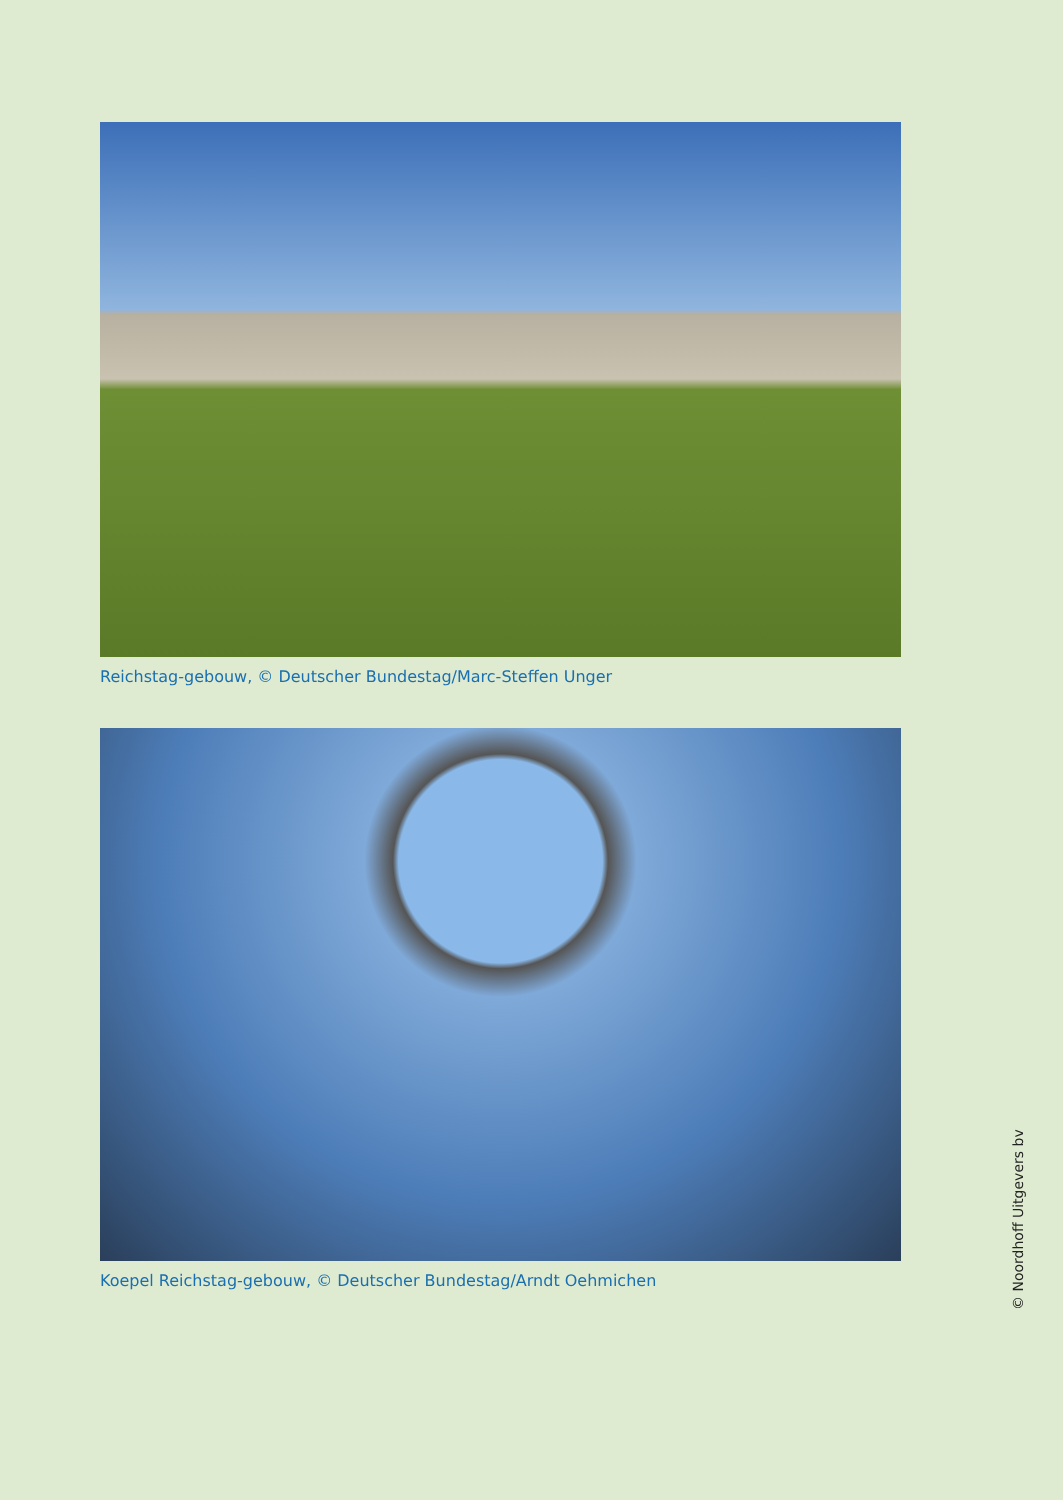Reichstag-gebouw, © Deutscher Bundestag/Marc-Steffen Unger
Koepel Reichstag-gebouw, © Deutscher Bundestag/Arndt Oehmichen
© Noordhoff Uitgevers bv